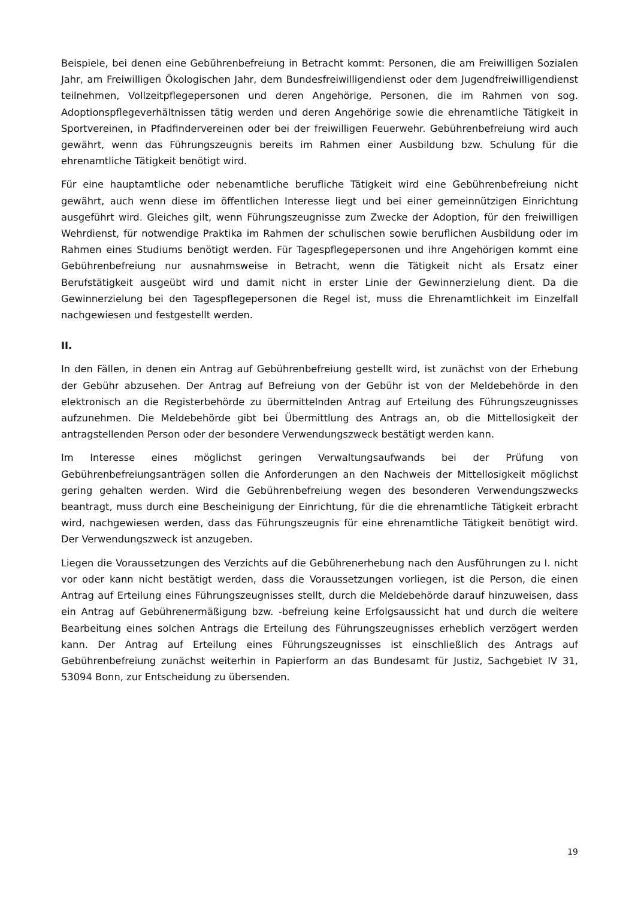Beispiele, bei denen eine Gebührenbefreiung in Betracht kommt: Personen, die am Freiwilligen Sozialen Jahr, am Freiwilligen Ökologischen Jahr, dem Bundesfreiwilligendienst oder dem Jugendfreiwilligendienst teilnehmen, Vollzeitpflegepersonen und deren Angehörige, Personen, die im Rahmen von sog. Adoptionspflegeverhältnissen tätig werden und deren Angehörige sowie die ehrenamtliche Tätigkeit in Sportvereinen, in Pfadfindervereinen oder bei der freiwilligen Feuerwehr. Gebührenbefreiung wird auch gewährt, wenn das Führungszeugnis bereits im Rahmen einer Ausbildung bzw. Schulung für die ehrenamtliche Tätigkeit benötigt wird.
Für eine hauptamtliche oder nebenamtliche berufliche Tätigkeit wird eine Gebührenbefreiung nicht gewährt, auch wenn diese im öffentlichen Interesse liegt und bei einer gemeinnützigen Einrichtung ausgeführt wird. Gleiches gilt, wenn Führungszeugnisse zum Zwecke der Adoption, für den freiwilligen Wehrdienst, für notwendige Praktika im Rahmen der schulischen sowie beruflichen Ausbildung oder im Rahmen eines Studiums benötigt werden. Für Tagespflegepersonen und ihre Angehörigen kommt eine Gebührenbefreiung nur ausnahmsweise in Betracht, wenn die Tätigkeit nicht als Ersatz einer Berufstätigkeit ausgeübt wird und damit nicht in erster Linie der Gewinnerzielung dient. Da die Gewinnerzielung bei den Tagespflegepersonen die Regel ist, muss die Ehrenamtlichkeit im Einzelfall nachgewiesen und festgestellt werden.
II.
In den Fällen, in denen ein Antrag auf Gebührenbefreiung gestellt wird, ist zunächst von der Erhebung der Gebühr abzusehen. Der Antrag auf Befreiung von der Gebühr ist von der Meldebehörde in den elektronisch an die Registerbehörde zu übermittelnden Antrag auf Erteilung des Führungszeugnisses aufzunehmen. Die Meldebehörde gibt bei Übermittlung des Antrags an, ob die Mittellosigkeit der antragstellenden Person oder der besondere Verwendungszweck bestätigt werden kann.
Im Interesse eines möglichst geringen Verwaltungsaufwands bei der Prüfung von Gebührenbefreiungsanträgen sollen die Anforderungen an den Nachweis der Mittellosigkeit möglichst gering gehalten werden. Wird die Gebührenbefreiung wegen des besonderen Verwendungszwecks beantragt, muss durch eine Bescheinigung der Einrichtung, für die die ehrenamtliche Tätigkeit erbracht wird, nachgewiesen werden, dass das Führungszeugnis für eine ehrenamtliche Tätigkeit benötigt wird. Der Verwendungszweck ist anzugeben.
Liegen die Voraussetzungen des Verzichts auf die Gebührenerhebung nach den Ausführungen zu I. nicht vor oder kann nicht bestätigt werden, dass die Voraussetzungen vorliegen, ist die Person, die einen Antrag auf Erteilung eines Führungszeugnisses stellt, durch die Meldebehörde darauf hinzuweisen, dass ein Antrag auf Gebührenermäßigung bzw. -befreiung keine Erfolgsaussicht hat und durch die weitere Bearbeitung eines solchen Antrags die Erteilung des Führungszeugnisses erheblich verzögert werden kann. Der Antrag auf Erteilung eines Führungszeugnisses ist einschließlich des Antrags auf Gebührenbefreiung zunächst weiterhin in Papierform an das Bundesamt für Justiz, Sachgebiet IV 31, 53094 Bonn, zur Entscheidung zu übersenden.
19